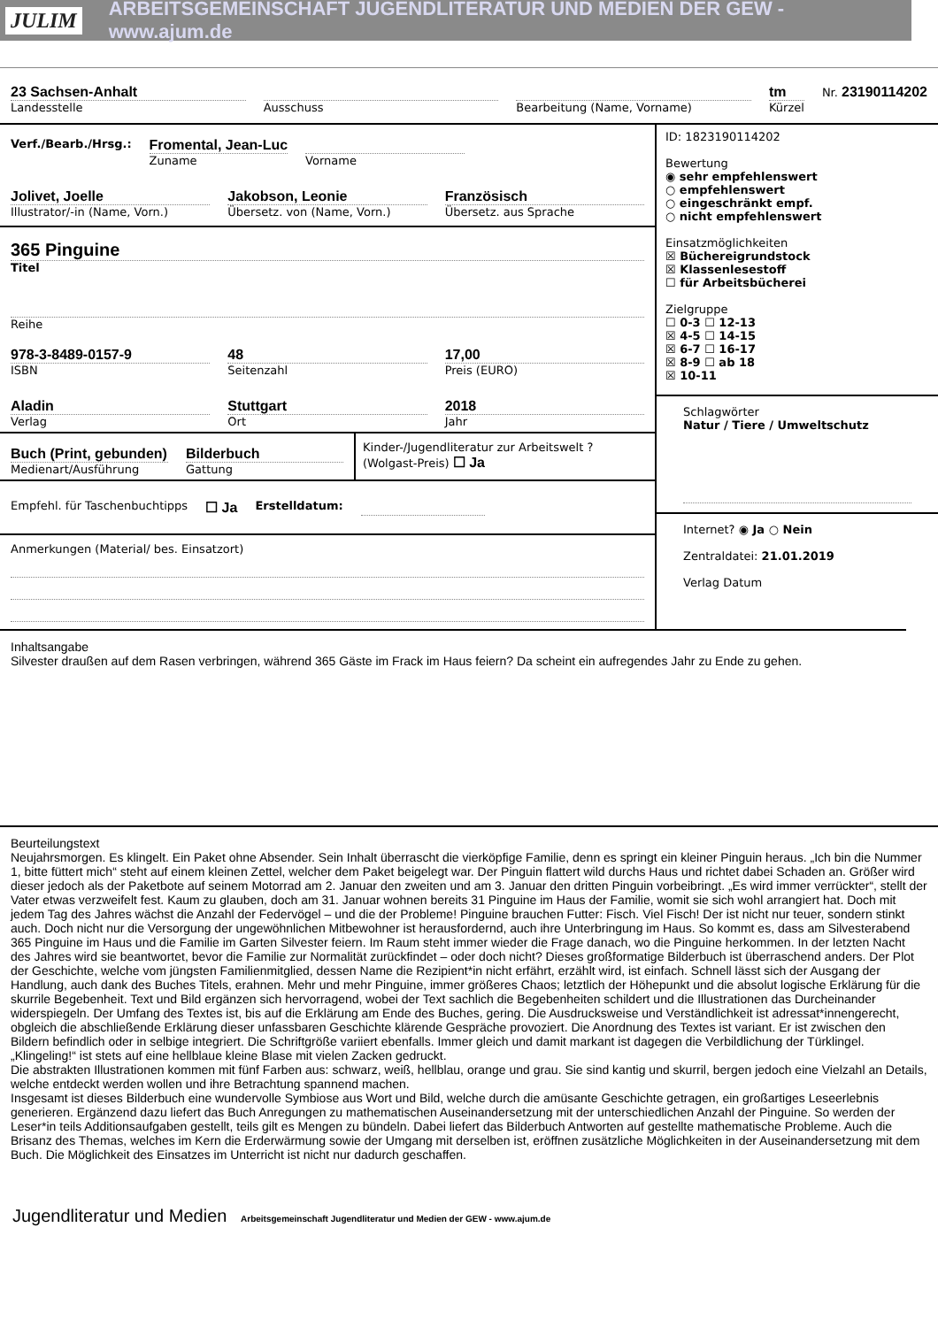JULIM ARBEITSGEMEINSCHAFT JUGENDLITERATUR UND MEDIEN DER GEW - www.ajum.de
23 Sachsen-Anhalt
Landesstelle
Ausschuss Bearbeitung (Name, Vorname)
tm
Kürzel
Nr. 23190114202
Verf./Bearb./Hrsg.:
Fromental, Jean-Luc
Zuname
Vorname
Jolivet, Joelle
Illustrator/-in (Name, Vorn.)
Jakobson, Leonie
Übersetz. von (Name, Vorn.)
Französisch
Übersetz. aus Sprache
365 Pinguine
Titel
Reihe
978-3-8489-0157-9
ISBN
48
Seitenzahl
17,00
Preis (EURO)
Aladin
Verlag
Stuttgart
Ort
2018
Jahr
Buch (Print, gebunden)
Medienart/Ausführung
Bilderbuch
Gattung
Kinder-/Jugendliteratur zur Arbeitswelt ? (Wolgast-Preis) ☐ Ja
Empfehl. für Taschenbuchtipps ☐ Ja Erstelldatum:
Anmerkungen (Material/ bes. Einsatzort)
ID: 1823190114202
Bewertung
◉ sehr empfehlenswert
○ empfehlenswert
○ eingeschränkt empf.
○ nicht empfehlenswert
Einsatzmöglichkeiten
☒ Büchereigrundstock
☒ Klassenlesestoff
☐ für Arbeitsbücherei
Zielgruppe
☐ 0-3 ☐ 12-13
☒ 4-5 ☐ 14-15
☒ 6-7 ☐ 16-17
☒ 8-9 ☐ ab 18
☒ 10-11
Schlagwörter
Natur / Tiere / Umweltschutz
Internet? ◉ Ja ○ Nein
Zentraldatei: 21.01.2019
Verlag Datum
Inhaltsangabe
Silvester draußen auf dem Rasen verbringen, während 365 Gäste im Frack im Haus feiern? Da scheint ein aufregendes Jahr zu Ende zu gehen.
Beurteilungstext
Neujahrsmorgen. Es klingelt. Ein Paket ohne Absender. Sein Inhalt überrascht die vierköpfige Familie, denn es springt ein kleiner Pinguin heraus. „Ich bin die Nummer 1, bitte füttert mich“ steht auf einem kleinen Zettel, welcher dem Paket beigelegt war. Der Pinguin flattert wild durchs Haus und richtet dabei Schaden an. Größer wird dieser jedoch als der Paketbote auf seinem Motorrad am 2. Januar den zweiten und am 3. Januar den dritten Pinguin vorbeibringt. „Es wird immer verrückter“, stellt der Vater etwas verzweifelt fest. Kaum zu glauben, doch am 31. Januar wohnen bereits 31 Pinguine im Haus der Familie, womit sie sich wohl arrangiert hat. Doch mit jedem Tag des Jahres wächst die Anzahl der Federvögel – und die der Probleme! Pinguine brauchen Futter: Fisch. Viel Fisch! Der ist nicht nur teuer, sondern stinkt auch. Doch nicht nur die Versorgung der ungewöhnlichen Mitbewohner ist herausfordernd, auch ihre Unterbringung im Haus. So kommt es, dass am Silvesterabend 365 Pinguine im Haus und die Familie im Garten Silvester feiern. Im Raum steht immer wieder die Frage danach, wo die Pinguine herkommen. In der letzten Nacht des Jahres wird sie beantwortet, bevor die Familie zur Normalität zurückfindet – oder doch nicht? Dieses großformatige Bilderbuch ist überraschend anders. Der Plot der Geschichte, welche vom jüngsten Familienmitglied, dessen Name die Rezipient*in nicht erfährt, erzählt wird, ist einfach. Schnell lässt sich der Ausgang der Handlung, auch dank des Buches Titels, erahnen. Mehr und mehr Pinguine, immer größeres Chaos; letztlich der Höhepunkt und die absolut logische Erklärung für die skurrile Begebenheit. Text und Bild ergänzen sich hervorragend, wobei der Text sachlich die Begebenheiten schildert und die Illustrationen das Durcheinander widerspiegeln. Der Umfang des Textes ist, bis auf die Erklärung am Ende des Buches, gering. Die Ausdrucksweise und Verständlichkeit ist adressat*innengerecht, obgleich die abschließende Erklärung dieser unfassbaren Geschichte klärende Gespräche provoziert. Die Anordnung des Textes ist variant. Er ist zwischen den Bildern befindlich oder in selbige integriert. Die Schriftgröße variiert ebenfalls. Immer gleich und damit markant ist dagegen die Verbildlichung der Türklingel. „Klingeling!“ ist stets auf eine hellblaue kleine Blase mit vielen Zacken gedruckt.
Die abstrakten Illustrationen kommen mit fünf Farben aus: schwarz, weiß, hellblau, orange und grau. Sie sind kantig und skurril, bergen jedoch eine Vielzahl an Details, welche entdeckt werden wollen und ihre Betrachtung spannend machen.
Insgesamt ist dieses Bilderbuch eine wundervolle Symbiose aus Wort und Bild, welche durch die amüsante Geschichte getragen, ein großartiges Leseerlebnis generieren. Ergänzend dazu liefert das Buch Anregungen zu mathematischen Auseinandersetzung mit der unterschiedlichen Anzahl der Pinguine. So werden der Leser*in teils Additionsaufgaben gestellt, teils gilt es Mengen zu bündeln. Dabei liefert das Bilderbuch Antworten auf gestellte mathematische Probleme. Auch die Brisanz des Themas, welches im Kern die Erderwärmung sowie der Umgang mit derselben ist, eröffnen zusätzliche Möglichkeiten in der Auseinandersetzung mit dem Buch. Die Möglichkeit des Einsatzes im Unterricht ist nicht nur dadurch geschaffen.
Jugendliteratur und Medien Arbeitsgemeinschaft Jugendliteratur und Medien der GEW - www.ajum.de